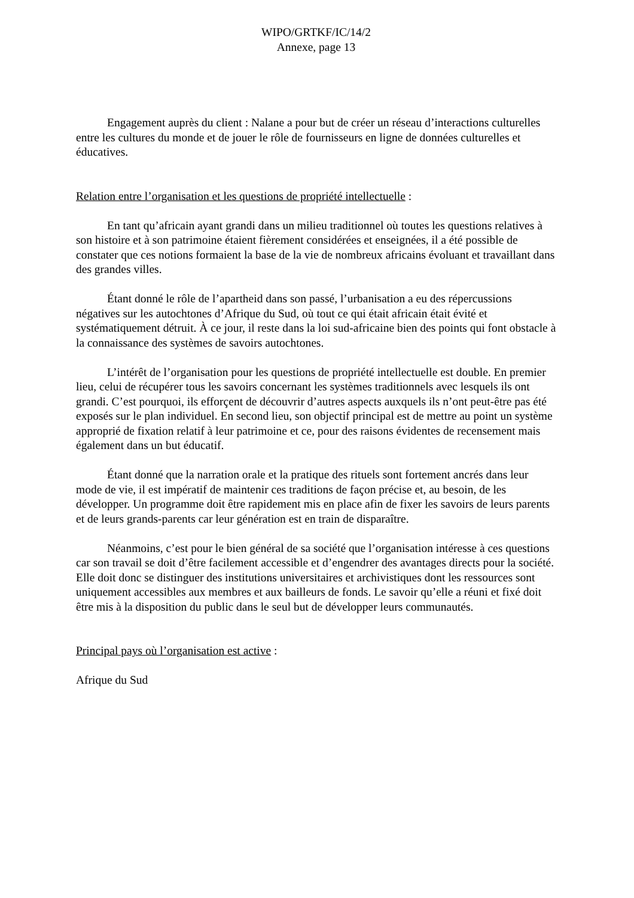WIPO/GRTKF/IC/14/2
Annexe, page 13
Engagement auprès du client : Nalane a pour but de créer un réseau d’interactions culturelles entre les cultures du monde et de jouer le rôle de fournisseurs en ligne de données culturelles et éducatives.
Relation entre l’organisation et les questions de propriété intellectuelle :
En tant qu’africain ayant grandi dans un milieu traditionnel où toutes les questions relatives à son histoire et à son patrimoine étaient fièrement considérées et enseignées, il a été possible de constater que ces notions formaient la base de la vie de nombreux africains évoluant et travaillant dans des grandes villes.
Étant donné le rôle de l’apartheid dans son passé, l’urbanisation a eu des répercussions négatives sur les autochtones d’Afrique du Sud, où tout ce qui était africain était évité et systématiquement détruit. À ce jour, il reste dans la loi sud-africaine bien des points qui font obstacle à la connaissance des systèmes de savoirs autochtones.
L’intérêt de l’organisation pour les questions de propriété intellectuelle est double. En premier lieu, celui de récupérer tous les savoirs concernant les systèmes traditionnels avec lesquels ils ont grandi. C’est pourquoi, ils efforçent de découvrir d’autres aspects auxquels ils n’ont peut-être pas été exposés sur le plan individuel. En second lieu, son objectif principal est de mettre au point un système approprié de fixation relatif à leur patrimoine et ce, pour des raisons évidentes de recensement mais également dans un but éducatif.
Étant donné que la narration orale et la pratique des rituels sont fortement ancrés dans leur mode de vie, il est impératif de maintenir ces traditions de façon précise et, au besoin, de les développer. Un programme doit être rapidement mis en place afin de fixer les savoirs de leurs parents et de leurs grands-parents car leur génération est en train de disparaître.
Néanmoins, c’est pour le bien général de sa société que l’organisation intéresse à ces questions car son travail se doit d’être facilement accessible et d’engendrer des avantages directs pour la société. Elle doit donc se distinguer des institutions universitaires et archivistiques dont les ressources sont uniquement accessibles aux membres et aux bailleurs de fonds. Le savoir qu’elle a réuni et fixé doit être mis à la disposition du public dans le seul but de développer leurs communautés.
Principal pays où l’organisation est active :
Afrique du Sud